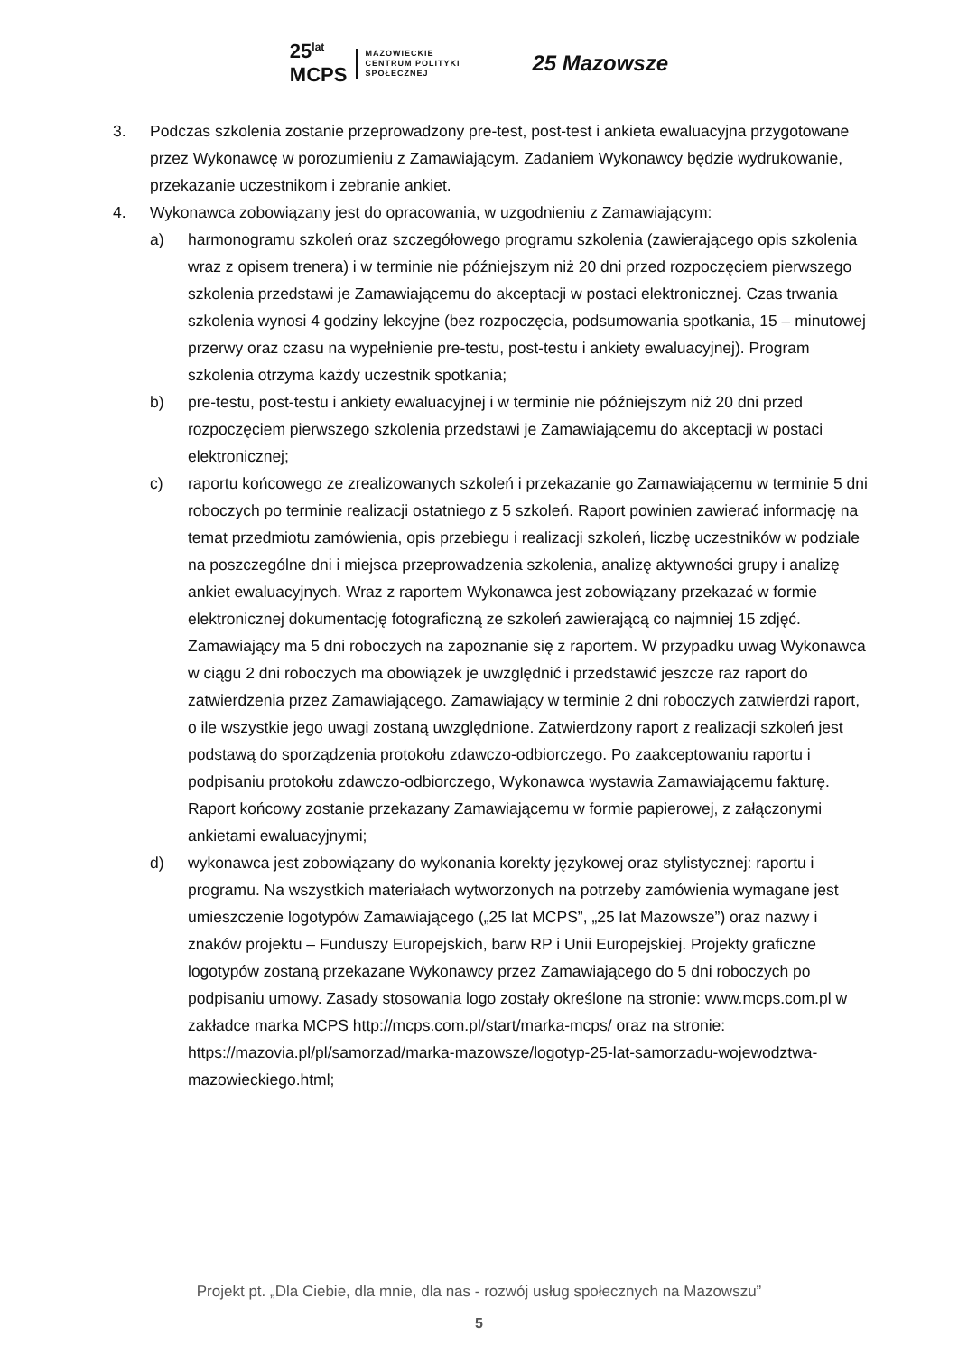25<sup>lat</sup>
MCPS
MAZOWIECKIE
CENTRUM POLITYKI
SPOŁECZNEJ
25 Mazowsze
3. Podczas szkolenia zostanie przeprowadzony pre-test, post-test i ankieta ewaluacyjna przygotowane przez Wykonawcę w porozumieniu z Zamawiającym. Zadaniem Wykonawcy będzie wydrukowanie, przekazanie uczestnikom i zebranie ankiet.
4. Wykonawca zobowiązany jest do opracowania, w uzgodnieniu z Zamawiającym:
a) harmonogramu szkoleń oraz szczegółowego programu szkolenia (zawierającego opis szkolenia wraz z opisem trenera) i w terminie nie późniejszym niż 20 dni przed rozpoczęciem pierwszego szkolenia przedstawi je Zamawiającemu do akceptacji w postaci elektronicznej. Czas trwania szkolenia wynosi 4 godziny lekcyjne (bez rozpoczęcia, podsumowania spotkania, 15 – minutowej przerwy oraz czasu na wypełnienie pre-testu, post-testu i ankiety ewaluacyjnej). Program szkolenia otrzyma każdy uczestnik spotkania;
b) pre-testu, post-testu i ankiety ewaluacyjnej i w terminie nie późniejszym niż 20 dni przed rozpoczęciem pierwszego szkolenia przedstawi je Zamawiającemu do akceptacji w postaci elektronicznej;
c) raportu końcowego ze zrealizowanych szkoleń i przekazanie go Zamawiającemu w terminie 5 dni roboczych po terminie realizacji ostatniego z 5 szkoleń. Raport powinien zawierać informację na temat przedmiotu zamówienia, opis przebiegu i realizacji szkoleń, liczbę uczestników w podziale na poszczególne dni i miejsca przeprowadzenia szkolenia, analizę aktywności grupy i analizę ankiet ewaluacyjnych. Wraz z raportem Wykonawca jest zobowiązany przekazać w formie elektronicznej dokumentację fotograficzną ze szkoleń zawierającą co najmniej 15 zdjęć. Zamawiający ma 5 dni roboczych na zapoznanie się z raportem. W przypadku uwag Wykonawca w ciągu 2 dni roboczych ma obowiązek je uwzględnić i przedstawić jeszcze raz raport do zatwierdzenia przez Zamawiającego. Zamawiający w terminie 2 dni roboczych zatwierdzi raport, o ile wszystkie jego uwagi zostaną uwzględnione. Zatwierdzony raport z realizacji szkoleń jest podstawą do sporządzenia protokołu zdawczo-odbiorczego. Po zaakceptowaniu raportu i podpisaniu protokołu zdawczo-odbiorczego, Wykonawca wystawia Zamawiającemu fakturę. Raport końcowy zostanie przekazany Zamawiającemu w formie papierowej, z załączonymi ankietami ewaluacyjnymi;
d) wykonawca jest zobowiązany do wykonania korekty językowej oraz stylistycznej: raportu i programu. Na wszystkich materiałach wytworzonych na potrzeby zamówienia wymagane jest umieszczenie logotypów Zamawiającego („25 lat MCPS”, „25 lat Mazowsze”) oraz nazwy i znaków projektu – Funduszy Europejskich, barw RP i Unii Europejskiej. Projekty graficzne logotypów zostaną przekazane Wykonawcy przez Zamawiającego do 5 dni roboczych po podpisaniu umowy. Zasady stosowania logo zostały określone na stronie: www.mcps.com.pl w zakładce marka MCPS http://mcps.com.pl/start/marka-mcps/ oraz na stronie: https://mazovia.pl/pl/samorzad/marka-mazowsze/logotyp-25-lat-samorzadu-wojewodztwa-mazowieckiego.html;
Projekt pt. „Dla Ciebie, dla mnie, dla nas - rozwój usług społecznych na Mazowszu”
5